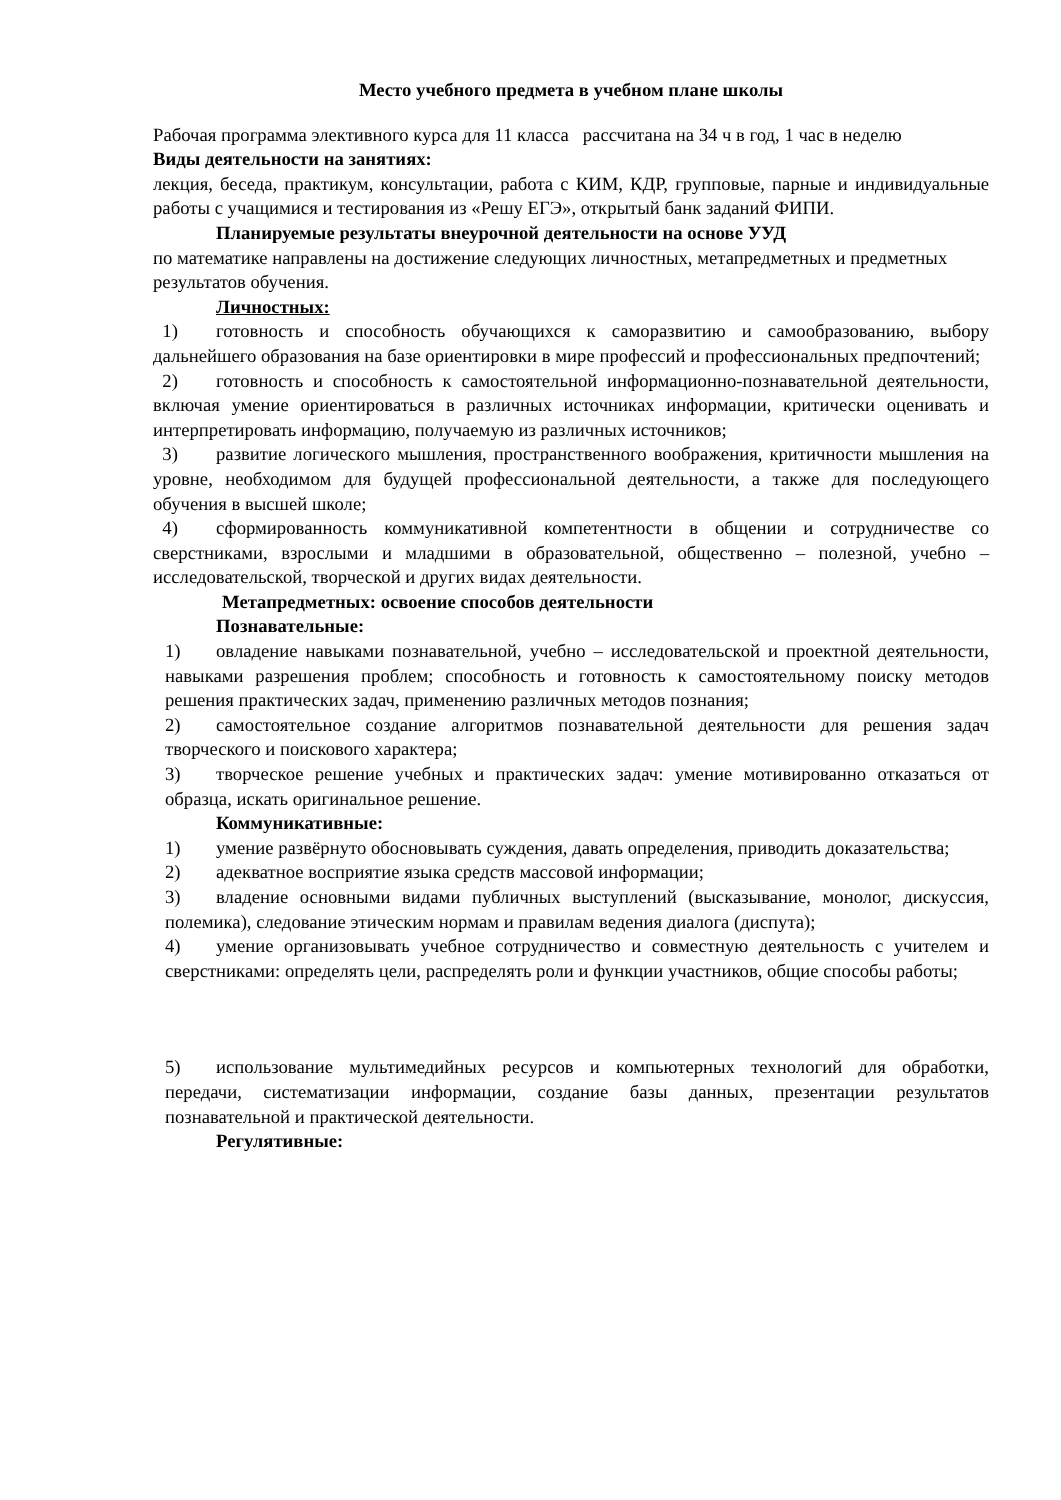Место учебного предмета в учебном плане школы
Рабочая программа элективного курса для 11 класса рассчитана на 34 ч в год, 1 час в неделю
Виды деятельности на занятиях:
лекция, беседа, практикум, консультации, работа с КИМ, КДР, групповые, парные и индивидуальные работы с учащимися и тестирования из «Решу ЕГЭ», открытый банк заданий ФИПИ.
Планируемые результаты внеурочной деятельности на основе УУД
по математике направлены на достижение следующих личностных, метапредметных и предметных результатов обучения.
Личностных:
1) готовность и способность обучающихся к саморазвитию и самообразованию, выбору дальнейшего образования на базе ориентировки в мире профессий и профессиональных предпочтений;
2) готовность и способность к самостоятельной информационно-познавательной деятельности, включая умение ориентироваться в различных источниках информации, критически оценивать и интерпретировать информацию, получаемую из различных источников;
3) развитие логического мышления, пространственного воображения, критичности мышления на уровне, необходимом для будущей профессиональной деятельности, а также для последующего обучения в высшей школе;
4) сформированность коммуникативной компетентности в общении и сотрудничестве со сверстниками, взрослыми и младшими в образовательной, общественно – полезной, учебно – исследовательской, творческой и других видах деятельности.
Метапредметных: освоение способов деятельности
Познавательные:
1) овладение навыками познавательной, учебно – исследовательской и проектной деятельности, навыками разрешения проблем; способность и готовность к самостоятельному поиску методов решения практических задач, применению различных методов познания;
2) самостоятельное создание алгоритмов познавательной деятельности для решения задач творческого и поискового характера;
3) творческое решение учебных и практических задач: умение мотивированно отказаться от образца, искать оригинальное решение.
Коммуникативные:
1) умение развёрнуто обосновывать суждения, давать определения, приводить доказательства;
2) адекватное восприятие языка средств массовой информации;
3) владение основными видами публичных выступлений (высказывание, монолог, дискуссия, полемика), следование этическим нормам и правилам ведения диалога (диспута);
4) умение организовывать учебное сотрудничество и совместную деятельность с учителем и сверстниками: определять цели, распределять роли и функции участников, общие способы работы;
5) использование мультимедийных ресурсов и компьютерных технологий для обработки, передачи, систематизации информации, создание базы данных, презентации результатов познавательной и практической деятельности.
Регулятивные: